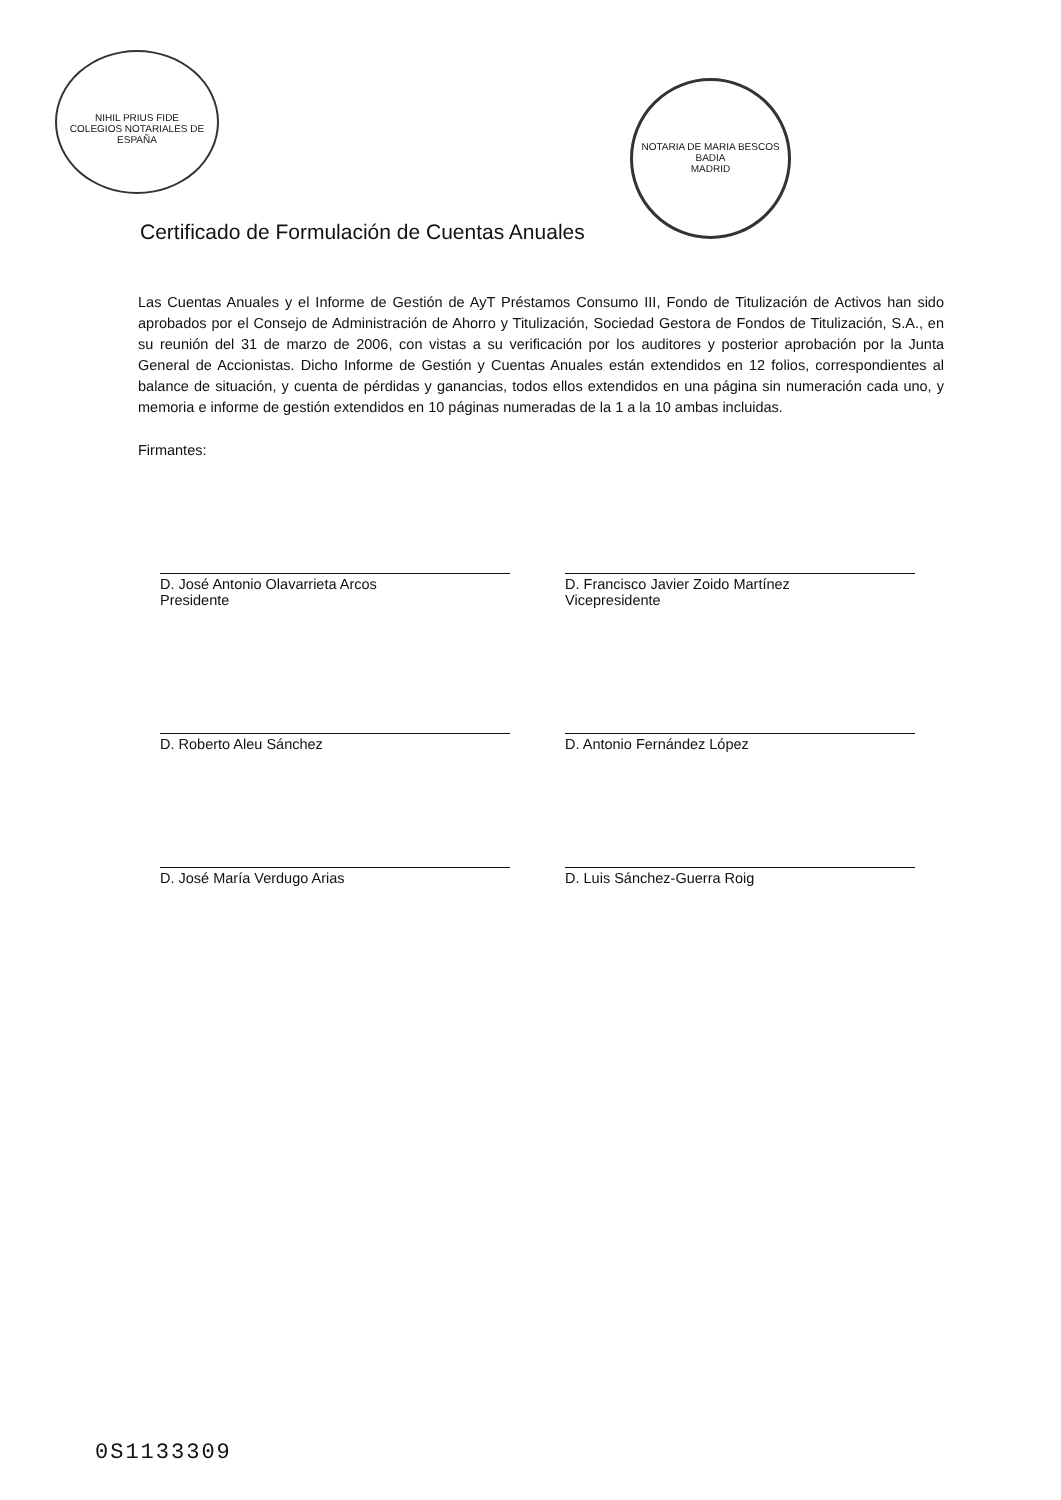NIHIL PRIUS FIDE
COLEGIOS NOTARIALES DE ESPAÑA
NOTARIA DE MARIA BESCOS BADIA
MADRID
Certificado de Formulación de Cuentas Anuales
Las Cuentas Anuales y el Informe de Gestión de AyT Préstamos Consumo III, Fondo de Titulización de Activos han sido aprobados por el Consejo de Administración de Ahorro y Titulización, Sociedad Gestora de Fondos de Titulización, S.A., en su reunión del 31 de marzo de 2006, con vistas a su verificación por los auditores y posterior aprobación por la Junta General de Accionistas. Dicho Informe de Gestión y Cuentas Anuales están extendidos en 12 folios, correspondientes al balance de situación, y cuenta de pérdidas y ganancias, todos ellos extendidos en una página sin numeración cada uno, y memoria e informe de gestión extendidos en 10 páginas numeradas de la 1 a la 10 ambas incluidas.
Firmantes:
D. José Antonio Olavarrieta Arcos
Presidente
D. Francisco Javier Zoido Martínez
Vicepresidente
D. Roberto Aleu Sánchez D. Antonio Fernández López
D. José María Verdugo Arias D. Luis Sánchez-Guerra Roig
0S1133309